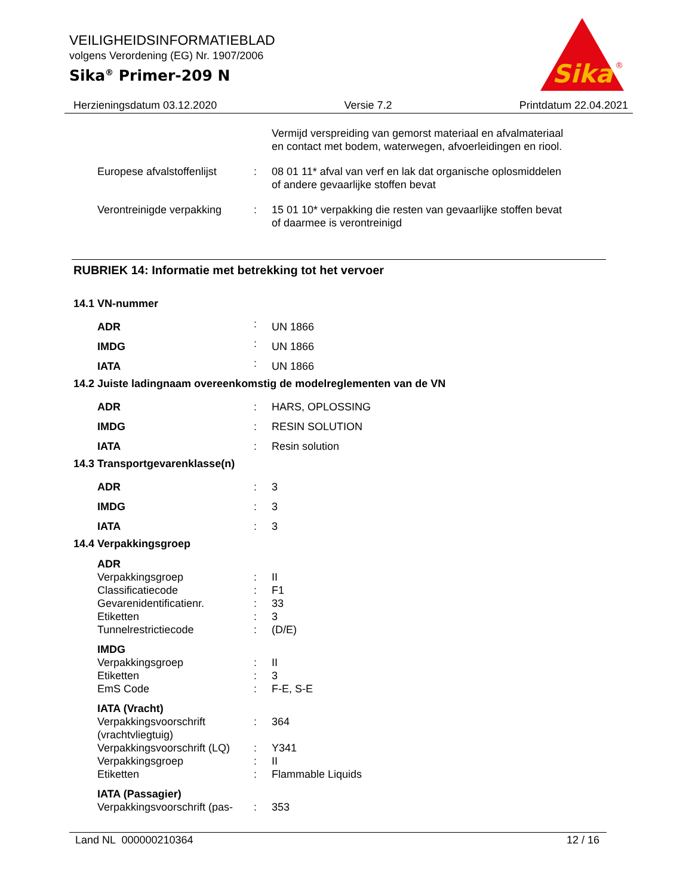VEILIGHEIDSINFORMATIEBLAD
volgens Verordening (EG) Nr. 1907/2006
Sika<sup>®</sup> Primer-209 N
Sika
®
Herzieningsdatum 03.12.2020 Versie 7.2 Printdatum 22.04.2021
| | | Vermijd verspreiding van gemorst materiaal en afvalmateriaal en contact met bodem, waterwegen, afvoerleidingen en riool. |
| Europese afvalstoffenlijst | : | 08 01 11* afval van verf en lak dat organische oplosmiddelen of andere gevaarlijke stoffen bevat |
| Verontreinigde verpakking | : | 15 01 10* verpakking die resten van gevaarlijke stoffen bevat of daarmee is verontreinigd |
RUBRIEK 14: Informatie met betrekking tot het vervoer
14.1 VN-nummer
| ADR | : | UN 1866 |
| IMDG | : | UN 1866 |
| IATA | : | UN 1866 |
14.2 Juiste ladingnaam overeenkomstig de modelreglementen van de VN
| ADR | : | HARS, OPLOSSING |
| IMDG | : | RESIN SOLUTION |
| IATA | : | Resin solution |
14.3 Transportgevarenklasse(n)
| ADR | : | 3 |
| IMDG | : | 3 |
| IATA | : | 3 |
14.4 Verpakkingsgroep
| ADR | | |
| Verpakkingsgroep | : | II |
| Classificatiecode | : | F1 |
| Gevarenidentificatienr. | : | 33 |
| Etiketten | : | 3 |
| Tunnelrestrictiecode | : | (D/E) |
| IMDG | | |
| Verpakkingsgroep | : | II |
| Etiketten | : | 3 |
| EmS Code | : | F-E, S-E |
| IATA (Vracht) | | |
| Verpakkingsvoorschrift (vrachtvliegtuig) | : | 364 |
| Verpakkingsvoorschrift (LQ) | : | Y341 |
| Verpakkingsgroep | : | II |
| Etiketten | : | Flammable Liquids |
| IATA (Passagier) | | |
| Verpakkingsvoorschrift (pas- | : | 353 |
Land NL 000000210364 12 / 16